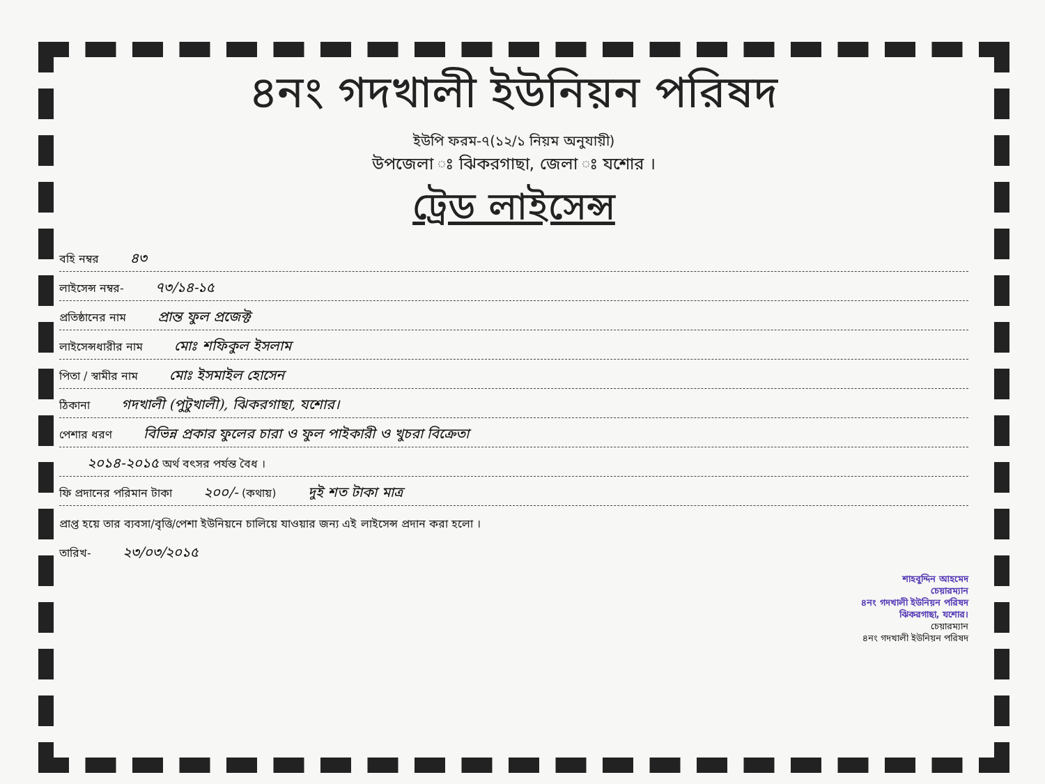৪নং গদখালী ইউনিয়ন পরিষদ
ইউপি ফরম-৭(১২/১ নিয়ম অনুযায়ী)
উপজেলা ঃ ঝিকরগাছা, জেলা ঃ যশোর ।
ট্রেড লাইসেন্স
বহি নম্বর ৪৩
লাইসেন্স নম্বর- ৭৩/১৪-১৫
প্রতিষ্ঠানের নাম প্রান্ত ফুল প্রজেক্ট
লাইসেন্সধারীর নাম মোঃ শফিকুল ইসলাম
পিতা / স্বামীর নাম মোঃ ইসমাইল হোসেন
ঠিকানা গদখালী (পুটুখালী), ঝিকরগাছা, যশোর।
পেশার ধরণ বিভিন্ন প্রকার ফুলের চারা ও ফুল পাইকারী ও খুচরা বিক্রেতা
২০১৪-২০১৫ অর্থ বৎসর পর্যন্ত বৈধ ।
ফি প্রদানের পরিমান টাকা ২০০/- (কথায়) দুই শত টাকা মাত্র
প্রাপ্ত হয়ে তার ব্যবসা/বৃত্তি/পেশা ইউনিয়নে চালিয়ে যাওয়ার জন্য এই লাইসেন্স প্রদান করা হলো ।
তারিখ- ২৩/০৩/২০১৫
শাহবুদ্দিন আহমেদ
চেয়ারম্যান
৪নং গদখালী ইউনিয়ন পরিষদ
ঝিকরগাছা, যশোর।
চেয়ারম্যান
৪নং গদখালী ইউনিয়ন পরিষদ